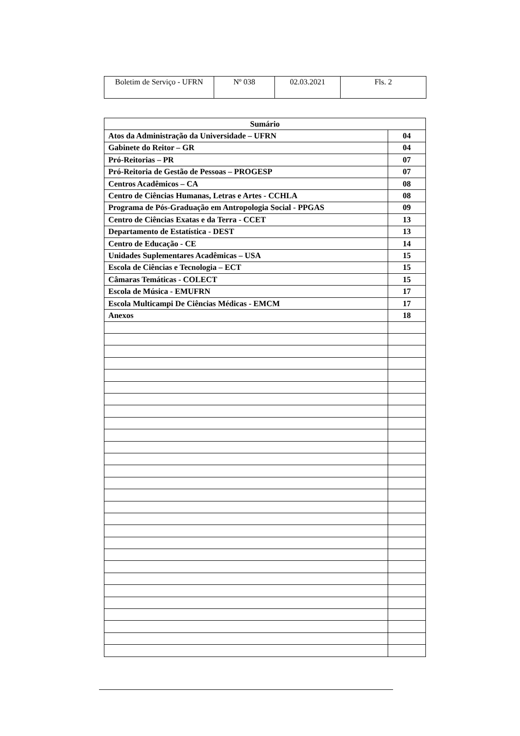| Boletim de Serviço - UFRN | Nº 038 | 02.03.2021 | Fls. 2 |
| Sumário | |
| --- | --- |
| Atos da Administração da Universidade – UFRN | 04 |
| Gabinete do Reitor – GR | 04 |
| Pró-Reitorias – PR | 07 |
| Pró-Reitoria de Gestão de Pessoas – PROGESP | 07 |
| Centros Acadêmicos – CA | 08 |
| Centro de Ciências Humanas, Letras e Artes - CCHLA | 08 |
| Programa de Pós-Graduação em Antropologia Social - PPGAS | 09 |
| Centro de Ciências Exatas e da Terra - CCET | 13 |
| Departamento de Estatística - DEST | 13 |
| Centro de Educação - CE | 14 |
| Unidades Suplementares Acadêmicas – USA | 15 |
| Escola de Ciências e Tecnologia – ECT | 15 |
| Câmaras Temáticas - COLECT | 15 |
| Escola de Música - EMUFRN | 17 |
| Escola Multicampi De Ciências Médicas - EMCM | 17 |
| Anexos | 18 |